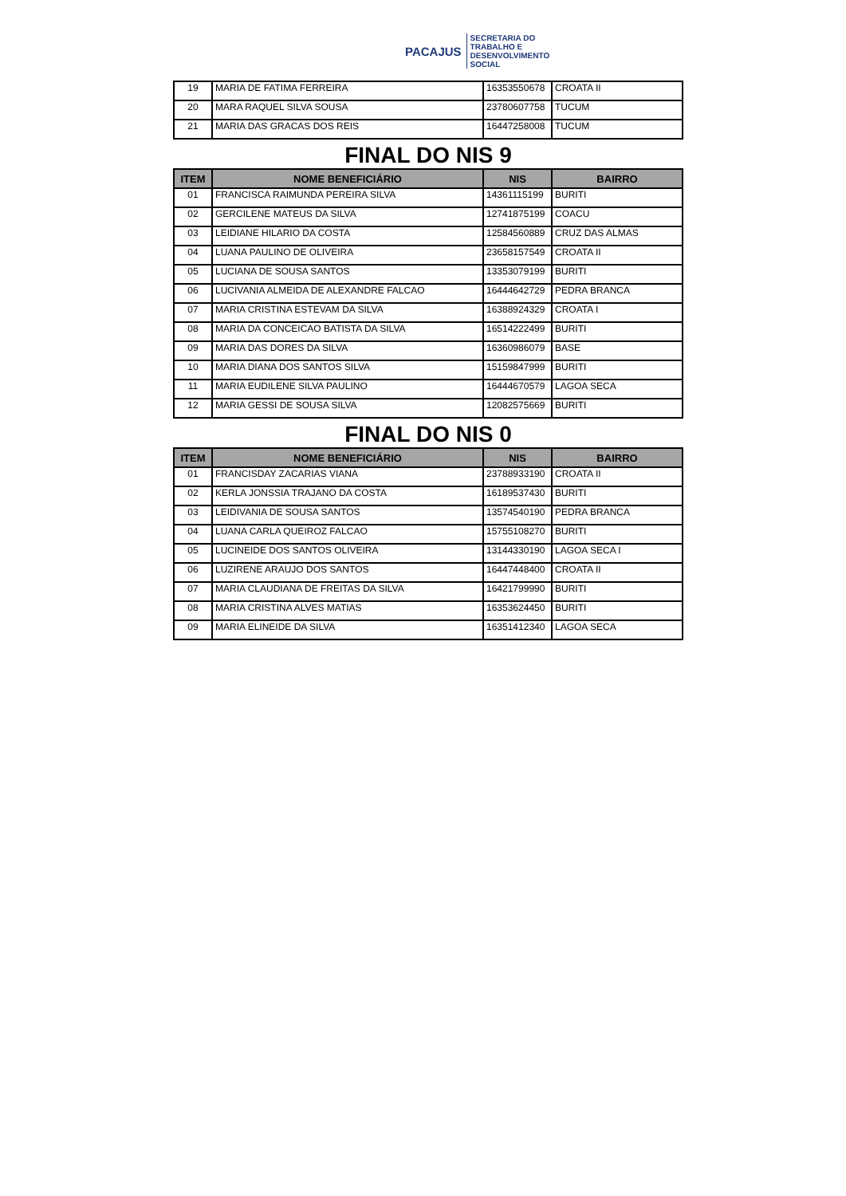PACAJUS
SECRETARIA DO
TRABALHO E
DESENVOLVIMENTO
SOCIAL
| 19 | MARIA DE FATIMA FERREIRA | 16353550678 | CROATA II |
| 20 | MARA RAQUEL SILVA SOUSA | 23780607758 | TUCUM |
| 21 | MARIA DAS GRACAS DOS REIS | 16447258008 | TUCUM |
FINAL DO NIS 9
| ITEM | NOME BENEFICIÁRIO | NIS | BAIRRO |
| --- | --- | --- | --- |
| 01 | FRANCISCA RAIMUNDA PEREIRA SILVA | 14361115199 | BURITI |
| 02 | GERCILENE MATEUS DA SILVA | 12741875199 | COACU |
| 03 | LEIDIANE HILARIO DA COSTA | 12584560889 | CRUZ DAS ALMAS |
| 04 | LUANA PAULINO DE OLIVEIRA | 23658157549 | CROATA II |
| 05 | LUCIANA DE SOUSA SANTOS | 13353079199 | BURITI |
| 06 | LUCIVANIA ALMEIDA DE ALEXANDRE FALCAO | 16444642729 | PEDRA BRANCA |
| 07 | MARIA CRISTINA ESTEVAM DA SILVA | 16388924329 | CROATA I |
| 08 | MARIA DA CONCEICAO BATISTA DA SILVA | 16514222499 | BURITI |
| 09 | MARIA DAS DORES DA SILVA | 16360986079 | BASE |
| 10 | MARIA DIANA DOS SANTOS SILVA | 15159847999 | BURITI |
| 11 | MARIA EUDILENE SILVA PAULINO | 16444670579 | LAGOA SECA |
| 12 | MARIA GESSI DE SOUSA SILVA | 12082575669 | BURITI |
FINAL DO NIS 0
| ITEM | NOME BENEFICIÁRIO | NIS | BAIRRO |
| --- | --- | --- | --- |
| 01 | FRANCISDAY ZACARIAS VIANA | 23788933190 | CROATA II |
| 02 | KERLA JONSSIA TRAJANO DA COSTA | 16189537430 | BURITI |
| 03 | LEIDIVANIA DE SOUSA SANTOS | 13574540190 | PEDRA BRANCA |
| 04 | LUANA CARLA QUEIROZ FALCAO | 15755108270 | BURITI |
| 05 | LUCINEIDE DOS SANTOS OLIVEIRA | 13144330190 | LAGOA SECA I |
| 06 | LUZIRENE ARAUJO DOS SANTOS | 16447448400 | CROATA II |
| 07 | MARIA CLAUDIANA DE FREITAS DA SILVA | 16421799990 | BURITI |
| 08 | MARIA CRISTINA ALVES MATIAS | 16353624450 | BURITI |
| 09 | MARIA ELINEIDE DA SILVA | 16351412340 | LAGOA SECA |